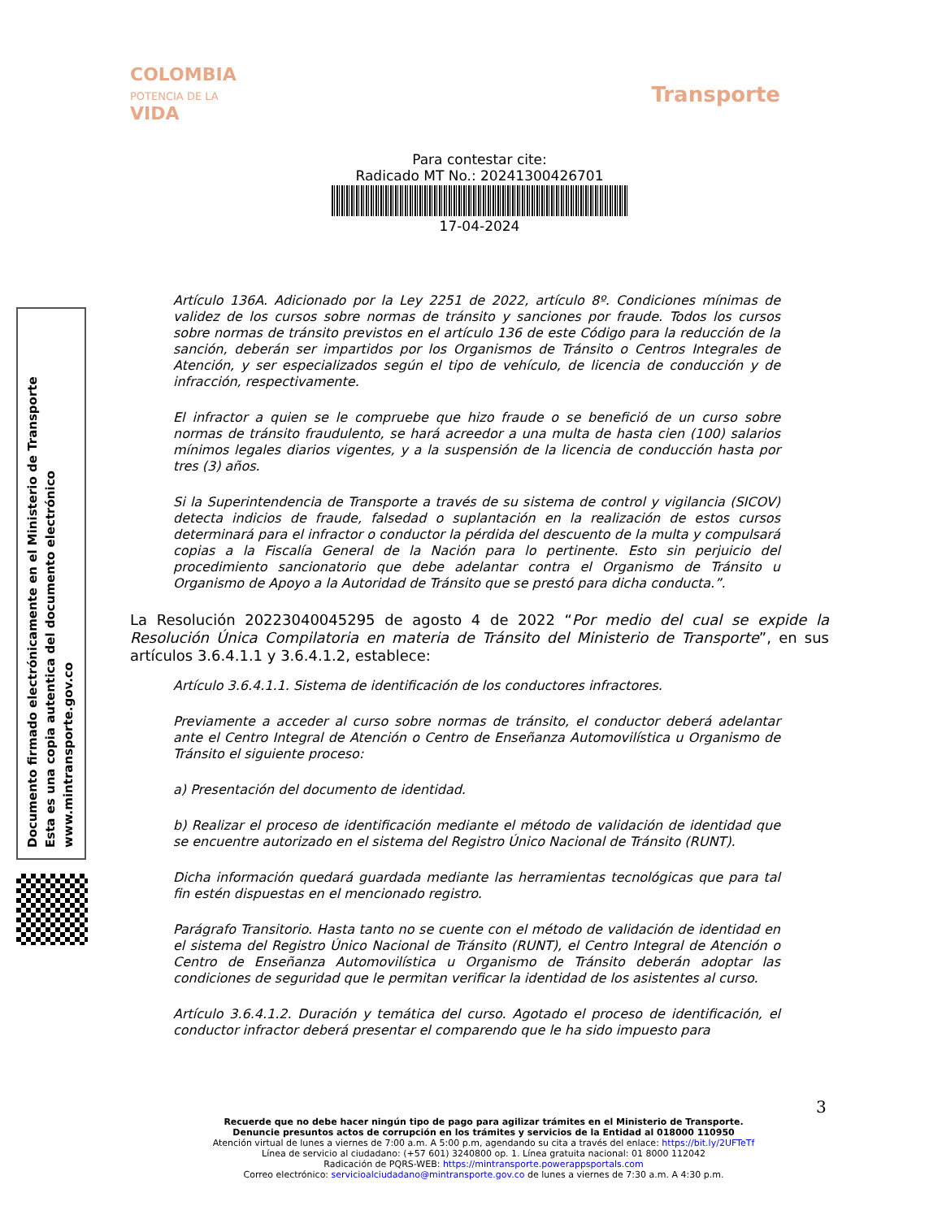COLOMBIA
POTENCIA DE LA
VIDA
Transporte
Para contestar cite:
Radicado MT No.: 20241300426701
17-04-2024
Documento firmado electrónicamente en el Ministerio de Transporte
Esta es una copia autentica del documento electrónico
www.mintransporte.gov.co
Artículo 136A. Adicionado por la Ley 2251 de 2022, artículo 8º. Condiciones mínimas de validez de los cursos sobre normas de tránsito y sanciones por fraude. Todos los cursos sobre normas de tránsito previstos en el artículo 136 de este Código para la reducción de la sanción, deberán ser impartidos por los Organismos de Tránsito o Centros Integrales de Atención, y ser especializados según el tipo de vehículo, de licencia de conducción y de infracción, respectivamente.
El infractor a quien se le compruebe que hizo fraude o se benefició de un curso sobre normas de tránsito fraudulento, se hará acreedor a una multa de hasta cien (100) salarios mínimos legales diarios vigentes, y a la suspensión de la licencia de conducción hasta por tres (3) años.
Si la Superintendencia de Transporte a través de su sistema de control y vigilancia (SICOV) detecta indicios de fraude, falsedad o suplantación en la realización de estos cursos determinará para el infractor o conductor la pérdida del descuento de la multa y compulsará copias a la Fiscalía General de la Nación para lo pertinente. Esto sin perjuicio del procedimiento sancionatorio que debe adelantar contra el Organismo de Tránsito u Organismo de Apoyo a la Autoridad de Tránsito que se prestó para dicha conducta.”.
La Resolución 20223040045295 de agosto 4 de 2022 “Por medio del cual se expide la Resolución Única Compilatoria en materia de Tránsito del Ministerio de Transporte”, en sus artículos 3.6.4.1.1 y 3.6.4.1.2, establece:
Artículo 3.6.4.1.1. Sistema de identificación de los conductores infractores.
Previamente a acceder al curso sobre normas de tránsito, el conductor deberá adelantar ante el Centro Integral de Atención o Centro de Enseñanza Automovilística u Organismo de Tránsito el siguiente proceso:
a) Presentación del documento de identidad.
b) Realizar el proceso de identificación mediante el método de validación de identidad que se encuentre autorizado en el sistema del Registro Único Nacional de Tránsito (RUNT).
Dicha información quedará guardada mediante las herramientas tecnológicas que para tal fin estén dispuestas en el mencionado registro.
Parágrafo Transitorio. Hasta tanto no se cuente con el método de validación de identidad en el sistema del Registro Único Nacional de Tránsito (RUNT), el Centro Integral de Atención o Centro de Enseñanza Automovilística u Organismo de Tránsito deberán adoptar las condiciones de seguridad que le permitan verificar la identidad de los asistentes al curso.
Artículo 3.6.4.1.2. Duración y temática del curso. Agotado el proceso de identificación, el conductor infractor deberá presentar el comparendo que le ha sido impuesto para
3
Recuerde que no debe hacer ningún tipo de pago para agilizar trámites en el Ministerio de Transporte.
Denuncie presuntos actos de corrupción en los trámites y servicios de la Entidad al 018000 110950
Atención virtual de lunes a viernes de 7:00 a.m. A 5:00 p.m, agendando su cita a través del enlace: https://bit.ly/2UFTeTf
Línea de servicio al ciudadano: (+57 601) 3240800 op. 1. Línea gratuita nacional: 01 8000 112042
Radicación de PQRS-WEB: https://mintransporte.powerappsportals.com
Correo electrónico: servicioalciudadano@mintransporte.gov.co de lunes a viernes de 7:30 a.m. A 4:30 p.m.